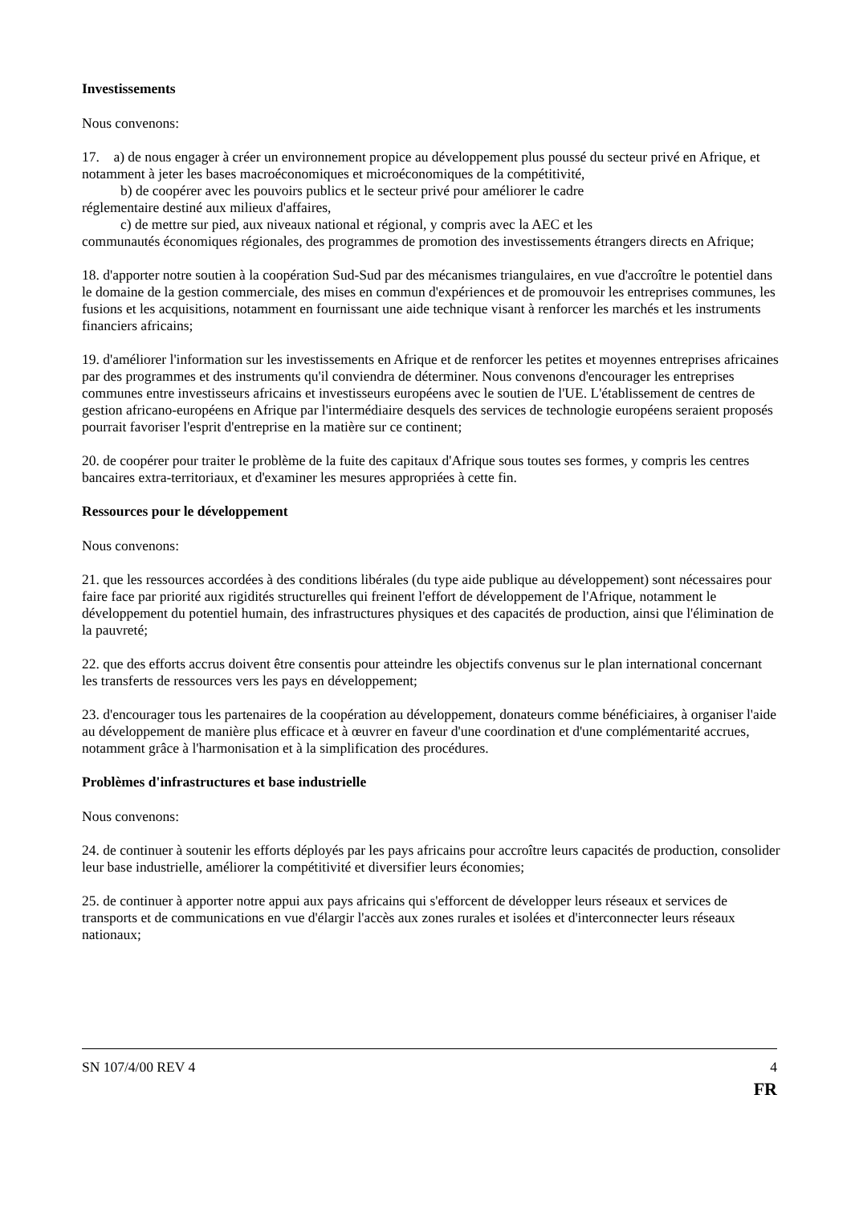Investissements
Nous convenons:
17. a) de nous engager à créer un environnement propice au développement plus poussé du secteur privé en Afrique, et notamment à jeter les bases macroéconomiques et microéconomiques de la compétitivité,
b) de coopérer avec les pouvoirs publics et le secteur privé pour améliorer le cadre
réglementaire destiné aux milieux d'affaires,
c) de mettre sur pied, aux niveaux national et régional, y compris avec la AEC et les
communautés économiques régionales, des programmes de promotion des investissements étrangers directs en Afrique;
18. d'apporter notre soutien à la coopération Sud-Sud par des mécanismes triangulaires, en vue d'accroître le potentiel dans le domaine de la gestion commerciale, des mises en commun d'expériences et de promouvoir les entreprises communes, les fusions et les acquisitions, notamment en fournissant une aide technique visant à renforcer les marchés et les instruments financiers africains;
19. d'améliorer l'information sur les investissements en Afrique et de renforcer les petites et moyennes entreprises africaines par des programmes et des instruments qu'il conviendra de déterminer. Nous convenons d'encourager les entreprises communes entre investisseurs africains et investisseurs européens avec le soutien de l'UE. L'établissement de centres de gestion africano-européens en Afrique par l'intermédiaire desquels des services de technologie européens seraient proposés pourrait favoriser l'esprit d'entreprise en la matière sur ce continent;
20. de coopérer pour traiter le problème de la fuite des capitaux d'Afrique sous toutes ses formes, y compris les centres bancaires extra-territoriaux, et d'examiner les mesures appropriées à cette fin.
Ressources pour le développement
Nous convenons:
21. que les ressources accordées à des conditions libérales (du type aide publique au développement) sont nécessaires pour faire face par priorité aux rigidités structurelles qui freinent l'effort de développement de l'Afrique, notamment le développement du potentiel humain, des infrastructures physiques et des capacités de production, ainsi que l'élimination de la pauvreté;
22. que des efforts accrus doivent être consentis pour atteindre les objectifs convenus sur le plan international concernant les transferts de ressources vers les pays en développement;
23. d'encourager tous les partenaires de la coopération au développement, donateurs comme bénéficiaires, à organiser l'aide au développement de manière plus efficace et à œuvrer en faveur d'une coordination et d'une complémentarité accrues, notamment grâce à l'harmonisation et à la simplification des procédures.
Problèmes d'infrastructures et base industrielle
Nous convenons:
24. de continuer à soutenir les efforts déployés par les pays africains pour accroître leurs capacités de production, consolider leur base industrielle, améliorer la compétitivité et diversifier leurs économies;
25. de continuer à apporter notre appui aux pays africains qui s'efforcent de développer leurs réseaux et services de transports et de communications en vue d'élargir l'accès aux zones rurales et isolées et d'interconnecter leurs réseaux nationaux;
SN 107/4/00 REV 4 4
FR